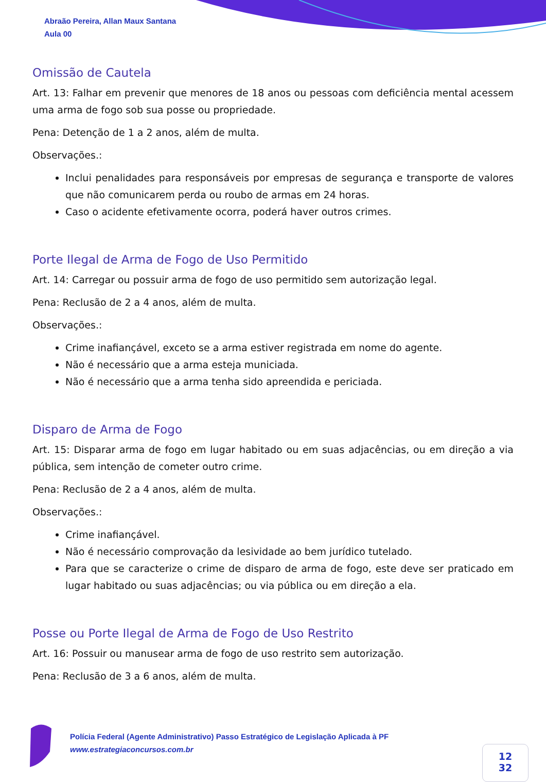Abraão Pereira, Allan Maux Santana
Aula 00
Omissão de Cautela
Art. 13: Falhar em prevenir que menores de 18 anos ou pessoas com deficiência mental acessem uma arma de fogo sob sua posse ou propriedade.
Pena: Detenção de 1 a 2 anos, além de multa.
Observações.:
Inclui penalidades para responsáveis por empresas de segurança e transporte de valores que não comunicarem perda ou roubo de armas em 24 horas.
Caso o acidente efetivamente ocorra, poderá haver outros crimes.
Porte Ilegal de Arma de Fogo de Uso Permitido
Art. 14: Carregar ou possuir arma de fogo de uso permitido sem autorização legal.
Pena: Reclusão de 2 a 4 anos, além de multa.
Observações.:
Crime inafiançável, exceto se a arma estiver registrada em nome do agente.
Não é necessário que a arma esteja municiada.
Não é necessário que a arma tenha sido apreendida e periciada.
Disparo de Arma de Fogo
Art. 15: Disparar arma de fogo em lugar habitado ou em suas adjacências, ou em direção a via pública, sem intenção de cometer outro crime.
Pena: Reclusão de 2 a 4 anos, além de multa.
Observações.:
Crime inafiançável.
Não é necessário comprovação da lesividade ao bem jurídico tutelado.
Para que se caracterize o crime de disparo de arma de fogo, este deve ser praticado em lugar habitado ou suas adjacências; ou via pública ou em direção a ela.
Posse ou Porte Ilegal de Arma de Fogo de Uso Restrito
Art. 16: Possuir ou manusear arma de fogo de uso restrito sem autorização.
Pena: Reclusão de 3 a 6 anos, além de multa.
Polícia Federal (Agente Administrativo) Passo Estratégico de Legislação Aplicada à PF
www.estrategiaconcursos.com.br
12
32